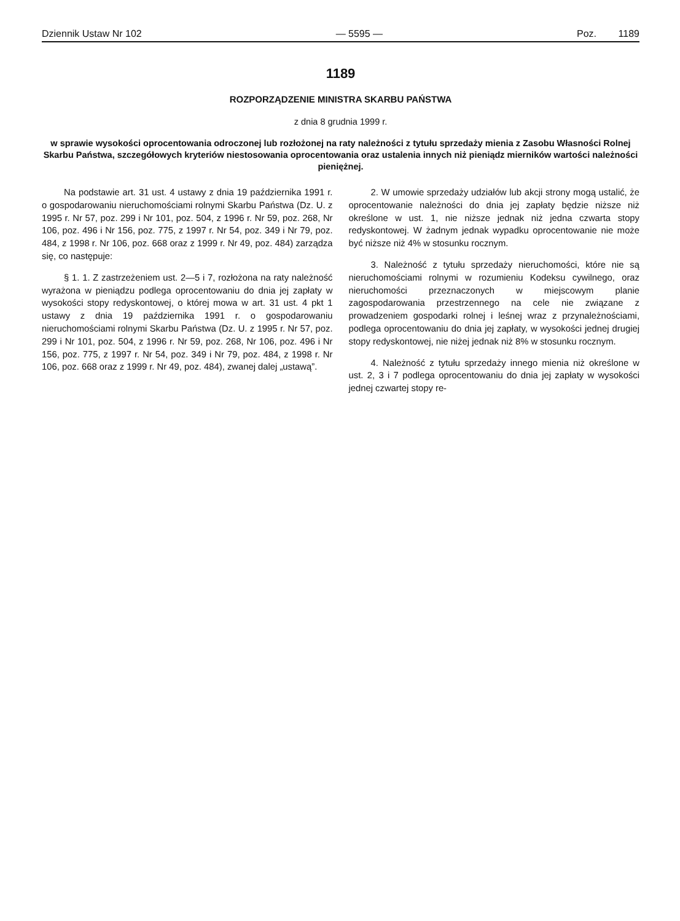Dziennik Ustaw Nr 102 — 5595 — Poz. 1189
1189
ROZPORZĄDZENIE MINISTRA SKARBU PAŃSTWA
z dnia 8 grudnia 1999 r.
w sprawie wysokości oprocentowania odroczonej lub rozłożonej na raty należności z tytułu sprzedaży mienia z Zasobu Własności Rolnej Skarbu Państwa, szczegółowych kryteriów niestosowania oprocentowania oraz ustalenia innych niż pieniądz mierników wartości należności pieniężnej.
Na podstawie art. 31 ust. 4 ustawy z dnia 19 października 1991 r. o gospodarowaniu nieruchomościami rolnymi Skarbu Państwa (Dz. U. z 1995 r. Nr 57, poz. 299 i Nr 101, poz. 504, z 1996 r. Nr 59, poz. 268, Nr 106, poz. 496 i Nr 156, poz. 775, z 1997 r. Nr 54, poz. 349 i Nr 79, poz. 484, z 1998 r. Nr 106, poz. 668 oraz z 1999 r. Nr 49, poz. 484) zarządza się, co następuje:
§ 1. 1. Z zastrzeżeniem ust. 2—5 i 7, rozłożona na raty należność wyrażona w pieniądzu podlega oprocentowaniu do dnia jej zapłaty w wysokości stopy redyskontowej, o której mowa w art. 31 ust. 4 pkt 1 ustawy z dnia 19 października 1991 r. o gospodarowaniu nieruchomościami rolnymi Skarbu Państwa (Dz. U. z 1995 r. Nr 57, poz. 299 i Nr 101, poz. 504, z 1996 r. Nr 59, poz. 268, Nr 106, poz. 496 i Nr 156, poz. 775, z 1997 r. Nr 54, poz. 349 i Nr 79, poz. 484, z 1998 r. Nr 106, poz. 668 oraz z 1999 r. Nr 49, poz. 484), zwanej dalej „ustawą”.
2. W umowie sprzedaży udziałów lub akcji strony mogą ustalić, że oprocentowanie należności do dnia jej zapłaty będzie niższe niż określone w ust. 1, nie niższe jednak niż jedna czwarta stopy redyskontowej. W żadnym jednak wypadku oprocentowanie nie może być niższe niż 4% w stosunku rocznym.
3. Należność z tytułu sprzedaży nieruchomości, które nie są nieruchomościami rolnymi w rozumieniu Kodeksu cywilnego, oraz nieruchomości przeznaczonych w miejscowym planie zagospodarowania przestrzennego na cele nie związane z prowadzeniem gospodarki rolnej i leśnej wraz z przynależnościami, podlega oprocentowaniu do dnia jej zapłaty, w wysokości jednej drugiej stopy redyskontowej, nie niżej jednak niż 8% w stosunku rocznym.
4. Należność z tytułu sprzedaży innego mienia niż określone w ust. 2, 3 i 7 podlega oprocentowaniu do dnia jej zapłaty w wysokości jednej czwartej stopy re-